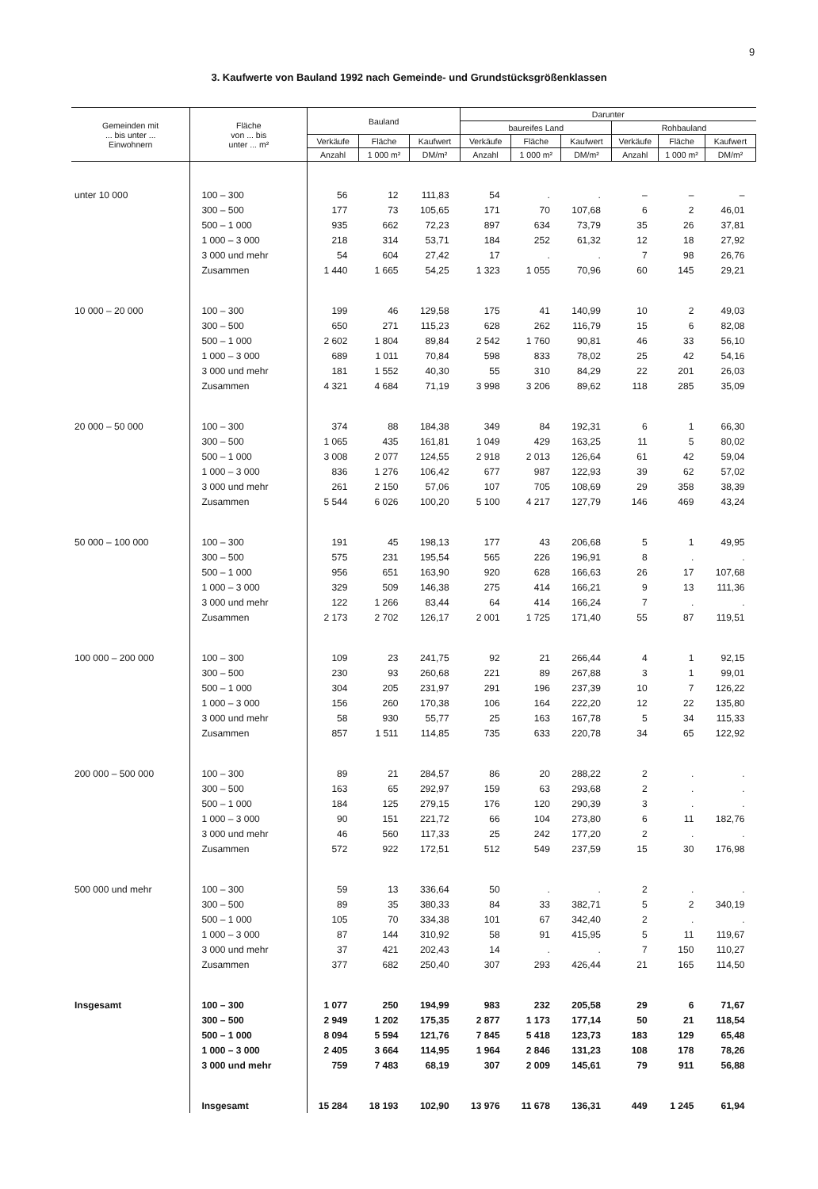9
3. Kaufwerte von Bauland 1992 nach Gemeinde- und Grundstücksgrößenklassen
| Gemeinden mit ... bis unter ... Einwohnern | Fläche von ... bis unter ... m² | Bauland | | | Darunter | | | | | |
| --- | --- | --- | --- | --- | --- | --- | --- | --- | --- | --- |
| | | | | | baureifes Land | | | Rohbauland | | |
| | | Verkäufe | Fläche | Kaufwert | Verkäufe | Fläche | Kaufwert | Verkäufe | Fläche | Kaufwert |
| | | Anzahl | 1 000 m² | DM/m² | Anzahl | 1 000 m² | DM/m² | Anzahl | 1 000 m² | DM/m² |
| unter 10 000 | 100 – 300 | 56 | 12 | 111,83 | 54 | . | . | – | – | – |
| | 300 – 500 | 177 | 73 | 105,65 | 171 | 70 | 107,68 | 6 | 2 | 46,01 |
| | 500 – 1 000 | 935 | 662 | 72,23 | 897 | 634 | 73,79 | 35 | 26 | 37,81 |
| | 1 000 – 3 000 | 218 | 314 | 53,71 | 184 | 252 | 61,32 | 12 | 18 | 27,92 |
| | 3 000 und mehr | 54 | 604 | 27,42 | 17 | . | . | 7 | 98 | 26,76 |
| | Zusammen | 1 440 | 1 665 | 54,25 | 1 323 | 1 055 | 70,96 | 60 | 145 | 29,21 |
| 10 000 – 20 000 | 100 – 300 | 199 | 46 | 129,58 | 175 | 41 | 140,99 | 10 | 2 | 49,03 |
| | 300 – 500 | 650 | 271 | 115,23 | 628 | 262 | 116,79 | 15 | 6 | 82,08 |
| | 500 – 1 000 | 2 602 | 1 804 | 89,84 | 2 542 | 1 760 | 90,81 | 46 | 33 | 56,10 |
| | 1 000 – 3 000 | 689 | 1 011 | 70,84 | 598 | 833 | 78,02 | 25 | 42 | 54,16 |
| | 3 000 und mehr | 181 | 1 552 | 40,30 | 55 | 310 | 84,29 | 22 | 201 | 26,03 |
| | Zusammen | 4 321 | 4 684 | 71,19 | 3 998 | 3 206 | 89,62 | 118 | 285 | 35,09 |
| 20 000 – 50 000 | 100 – 300 | 374 | 88 | 184,38 | 349 | 84 | 192,31 | 6 | 1 | 66,30 |
| | 300 – 500 | 1 065 | 435 | 161,81 | 1 049 | 429 | 163,25 | 11 | 5 | 80,02 |
| | 500 – 1 000 | 3 008 | 2 077 | 124,55 | 2 918 | 2 013 | 126,64 | 61 | 42 | 59,04 |
| | 1 000 – 3 000 | 836 | 1 276 | 106,42 | 677 | 987 | 122,93 | 39 | 62 | 57,02 |
| | 3 000 und mehr | 261 | 2 150 | 57,06 | 107 | 705 | 108,69 | 29 | 358 | 38,39 |
| | Zusammen | 5 544 | 6 026 | 100,20 | 5 100 | 4 217 | 127,79 | 146 | 469 | 43,24 |
| 50 000 – 100 000 | 100 – 300 | 191 | 45 | 198,13 | 177 | 43 | 206,68 | 5 | 1 | 49,95 |
| | 300 – 500 | 575 | 231 | 195,54 | 565 | 226 | 196,91 | 8 | . | . |
| | 500 – 1 000 | 956 | 651 | 163,90 | 920 | 628 | 166,63 | 26 | 17 | 107,68 |
| | 1 000 – 3 000 | 329 | 509 | 146,38 | 275 | 414 | 166,21 | 9 | 13 | 111,36 |
| | 3 000 und mehr | 122 | 1 266 | 83,44 | 64 | 414 | 166,24 | 7 | . | . |
| | Zusammen | 2 173 | 2 702 | 126,17 | 2 001 | 1 725 | 171,40 | 55 | 87 | 119,51 |
| 100 000 – 200 000 | 100 – 300 | 109 | 23 | 241,75 | 92 | 21 | 266,44 | 4 | 1 | 92,15 |
| | 300 – 500 | 230 | 93 | 260,68 | 221 | 89 | 267,88 | 3 | 1 | 99,01 |
| | 500 – 1 000 | 304 | 205 | 231,97 | 291 | 196 | 237,39 | 10 | 7 | 126,22 |
| | 1 000 – 3 000 | 156 | 260 | 170,38 | 106 | 164 | 222,20 | 12 | 22 | 135,80 |
| | 3 000 und mehr | 58 | 930 | 55,77 | 25 | 163 | 167,78 | 5 | 34 | 115,33 |
| | Zusammen | 857 | 1 511 | 114,85 | 735 | 633 | 220,78 | 34 | 65 | 122,92 |
| 200 000 – 500 000 | 100 – 300 | 89 | 21 | 284,57 | 86 | 20 | 288,22 | 2 | . | . |
| | 300 – 500 | 163 | 65 | 292,97 | 159 | 63 | 293,68 | 2 | . | . |
| | 500 – 1 000 | 184 | 125 | 279,15 | 176 | 120 | 290,39 | 3 | . | . |
| | 1 000 – 3 000 | 90 | 151 | 221,72 | 66 | 104 | 273,80 | 6 | 11 | 182,76 |
| | 3 000 und mehr | 46 | 560 | 117,33 | 25 | 242 | 177,20 | 2 | . | . |
| | Zusammen | 572 | 922 | 172,51 | 512 | 549 | 237,59 | 15 | 30 | 176,98 |
| 500 000 und mehr | 100 – 300 | 59 | 13 | 336,64 | 50 | . | . | 2 | . | . |
| | 300 – 500 | 89 | 35 | 380,33 | 84 | 33 | 382,71 | 5 | 2 | 340,19 |
| | 500 – 1 000 | 105 | 70 | 334,38 | 101 | 67 | 342,40 | 2 | . | . |
| | 1 000 – 3 000 | 87 | 144 | 310,92 | 58 | 91 | 415,95 | 5 | 11 | 119,67 |
| | 3 000 und mehr | 37 | 421 | 202,43 | 14 | . | . | 7 | 150 | 110,27 |
| | Zusammen | 377 | 682 | 250,40 | 307 | 293 | 426,44 | 21 | 165 | 114,50 |
| Insgesamt | 100 – 300 | 1 077 | 250 | 194,99 | 983 | 232 | 205,58 | 29 | 6 | 71,67 |
| | 300 – 500 | 2 949 | 1 202 | 175,35 | 2 877 | 1 173 | 177,14 | 50 | 21 | 118,54 |
| | 500 – 1 000 | 8 094 | 5 594 | 121,76 | 7 845 | 5 418 | 123,73 | 183 | 129 | 65,48 |
| | 1 000 – 3 000 | 2 405 | 3 664 | 114,95 | 1 964 | 2 846 | 131,23 | 108 | 178 | 78,26 |
| | 3 000 und mehr | 759 | 7 483 | 68,19 | 307 | 2 009 | 145,61 | 79 | 911 | 56,88 |
| | Insgesamt | 15 284 | 18 193 | 102,90 | 13 976 | 11 678 | 136,31 | 449 | 1 245 | 61,94 |